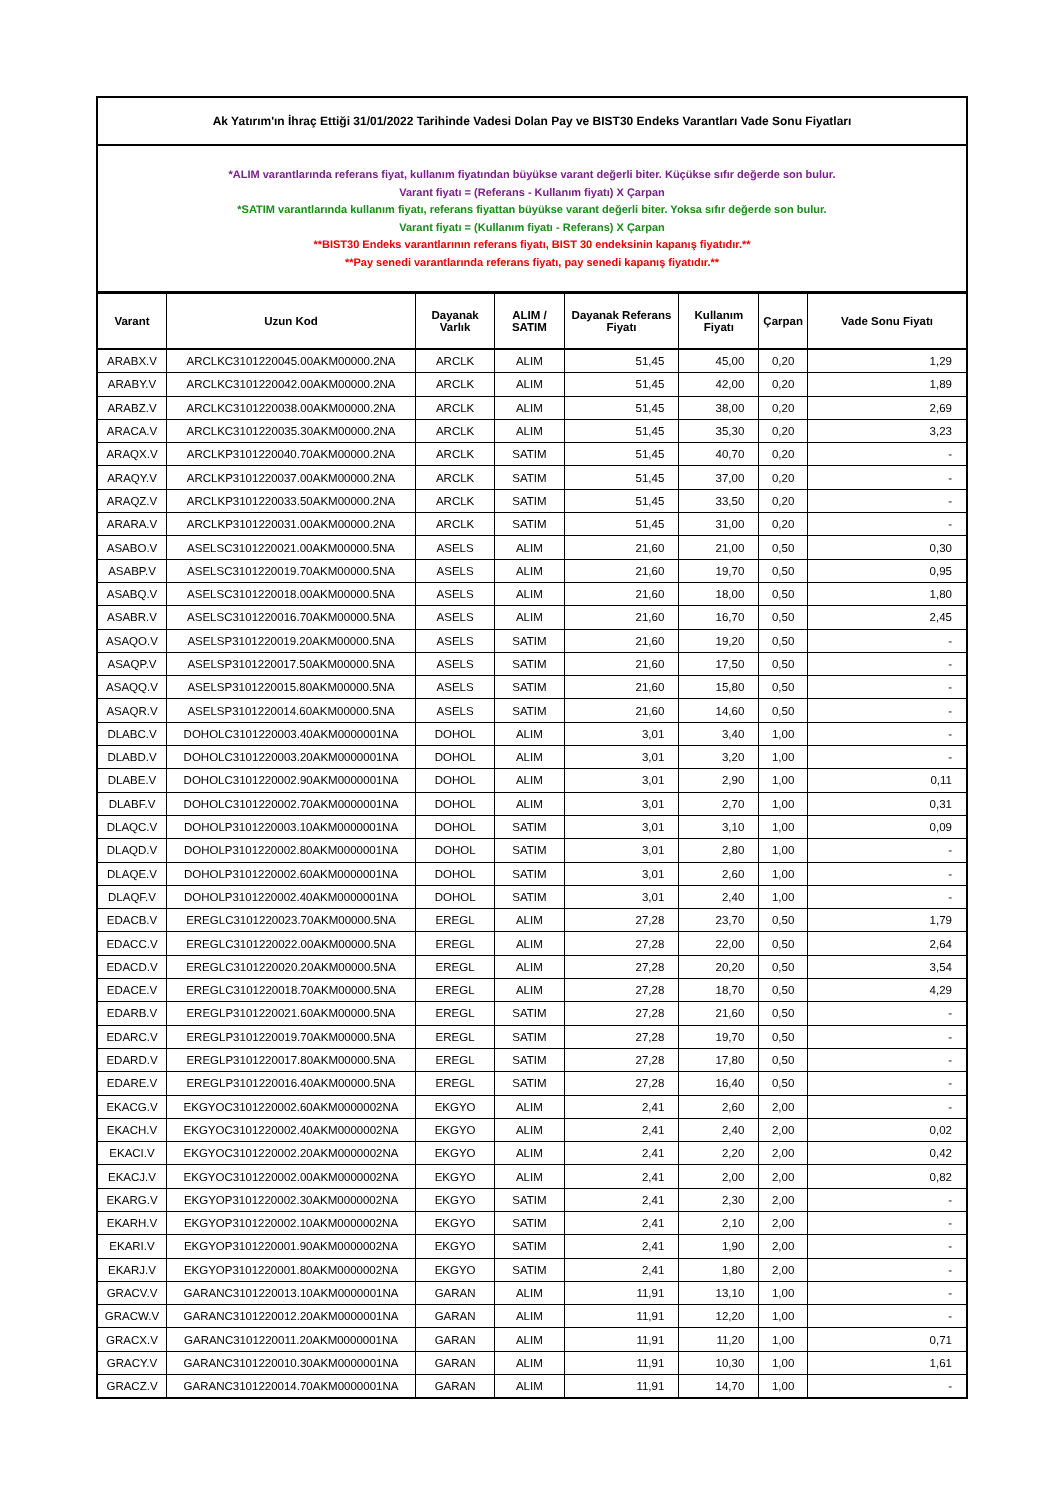Ak Yatırım'ın İhraç Ettiği 31/01/2022 Tarihinde Vadesi Dolan Pay ve BIST30 Endeks Varantları Vade Sonu Fiyatları
*ALIM varantlarında referans fiyat, kullanım fiyatından büyükse varant değerli biter. Küçükse sıfır değerde son bulur.
Varant fiyatı = (Referans - Kullanım fiyatı) X Çarpan
*SATIM varantlarında kullanım fiyatı, referans fiyattan büyükse varant değerli biter. Yoksa sıfır değerde son bulur.
Varant fiyatı = (Kullanım fiyatı - Referans) X Çarpan
**BIST30 Endeks varantlarının referans fiyatı, BIST 30 endeksinin kapanış fiyatıdır.**
**Pay senedi varantlarında referans fiyatı, pay senedi kapanış fiyatıdır.**
| Varant | Uzun Kod | Dayanak Varlık | ALIM / SATIM | Dayanak Referans Fiyatı | Kullanım Fiyatı | Çarpan | Vade Sonu Fiyatı |
| --- | --- | --- | --- | --- | --- | --- | --- |
| ARABX.V | ARCLKC3101220045.00AKM00000.2NA | ARCLK | ALIM | 51,45 | 45,00 | 0,20 | 1,29 |
| ARABY.V | ARCLKC3101220042.00AKM00000.2NA | ARCLK | ALIM | 51,45 | 42,00 | 0,20 | 1,89 |
| ARABZ.V | ARCLKC3101220038.00AKM00000.2NA | ARCLK | ALIM | 51,45 | 38,00 | 0,20 | 2,69 |
| ARACA.V | ARCLKC3101220035.30AKM00000.2NA | ARCLK | ALIM | 51,45 | 35,30 | 0,20 | 3,23 |
| ARAQX.V | ARCLKP3101220040.70AKM00000.2NA | ARCLK | SATIM | 51,45 | 40,70 | 0,20 | - |
| ARAQY.V | ARCLKP3101220037.00AKM00000.2NA | ARCLK | SATIM | 51,45 | 37,00 | 0,20 | - |
| ARAQZ.V | ARCLKP3101220033.50AKM00000.2NA | ARCLK | SATIM | 51,45 | 33,50 | 0,20 | - |
| ARARA.V | ARCLKP3101220031.00AKM00000.2NA | ARCLK | SATIM | 51,45 | 31,00 | 0,20 | - |
| ASABO.V | ASELSC3101220021.00AKM00000.5NA | ASELS | ALIM | 21,60 | 21,00 | 0,50 | 0,30 |
| ASABP.V | ASELSC3101220019.70AKM00000.5NA | ASELS | ALIM | 21,60 | 19,70 | 0,50 | 0,95 |
| ASABQ.V | ASELSC3101220018.00AKM00000.5NA | ASELS | ALIM | 21,60 | 18,00 | 0,50 | 1,80 |
| ASABR.V | ASELSC3101220016.70AKM00000.5NA | ASELS | ALIM | 21,60 | 16,70 | 0,50 | 2,45 |
| ASAQO.V | ASELSP3101220019.20AKM00000.5NA | ASELS | SATIM | 21,60 | 19,20 | 0,50 | - |
| ASAQP.V | ASELSP3101220017.50AKM00000.5NA | ASELS | SATIM | 21,60 | 17,50 | 0,50 | - |
| ASAQQ.V | ASELSP3101220015.80AKM00000.5NA | ASELS | SATIM | 21,60 | 15,80 | 0,50 | - |
| ASAQR.V | ASELSP3101220014.60AKM00000.5NA | ASELS | SATIM | 21,60 | 14,60 | 0,50 | - |
| DLABC.V | DOHOLC3101220003.40AKM0000001NA | DOHOL | ALIM | 3,01 | 3,40 | 1,00 | - |
| DLABD.V | DOHOLC3101220003.20AKM0000001NA | DOHOL | ALIM | 3,01 | 3,20 | 1,00 | - |
| DLABE.V | DOHOLC3101220002.90AKM0000001NA | DOHOL | ALIM | 3,01 | 2,90 | 1,00 | 0,11 |
| DLABF.V | DOHOLC3101220002.70AKM0000001NA | DOHOL | ALIM | 3,01 | 2,70 | 1,00 | 0,31 |
| DLAQC.V | DOHOLP3101220003.10AKM0000001NA | DOHOL | SATIM | 3,01 | 3,10 | 1,00 | 0,09 |
| DLAQD.V | DOHOLP3101220002.80AKM0000001NA | DOHOL | SATIM | 3,01 | 2,80 | 1,00 | - |
| DLAQE.V | DOHOLP3101220002.60AKM0000001NA | DOHOL | SATIM | 3,01 | 2,60 | 1,00 | - |
| DLAQF.V | DOHOLP3101220002.40AKM0000001NA | DOHOL | SATIM | 3,01 | 2,40 | 1,00 | - |
| EDACB.V | EREGLC3101220023.70AKM00000.5NA | EREGL | ALIM | 27,28 | 23,70 | 0,50 | 1,79 |
| EDACC.V | EREGLC3101220022.00AKM00000.5NA | EREGL | ALIM | 27,28 | 22,00 | 0,50 | 2,64 |
| EDACD.V | EREGLC3101220020.20AKM00000.5NA | EREGL | ALIM | 27,28 | 20,20 | 0,50 | 3,54 |
| EDACE.V | EREGLC3101220018.70AKM00000.5NA | EREGL | ALIM | 27,28 | 18,70 | 0,50 | 4,29 |
| EDARB.V | EREGLP3101220021.60AKM00000.5NA | EREGL | SATIM | 27,28 | 21,60 | 0,50 | - |
| EDARC.V | EREGLP3101220019.70AKM00000.5NA | EREGL | SATIM | 27,28 | 19,70 | 0,50 | - |
| EDARD.V | EREGLP3101220017.80AKM00000.5NA | EREGL | SATIM | 27,28 | 17,80 | 0,50 | - |
| EDARE.V | EREGLP3101220016.40AKM00000.5NA | EREGL | SATIM | 27,28 | 16,40 | 0,50 | - |
| EKACG.V | EKGYOC3101220002.60AKM0000002NA | EKGYO | ALIM | 2,41 | 2,60 | 2,00 | - |
| EKACH.V | EKGYOC3101220002.40AKM0000002NA | EKGYO | ALIM | 2,41 | 2,40 | 2,00 | 0,02 |
| EKACI.V | EKGYOC3101220002.20AKM0000002NA | EKGYO | ALIM | 2,41 | 2,20 | 2,00 | 0,42 |
| EKACJ.V | EKGYOC3101220002.00AKM0000002NA | EKGYO | ALIM | 2,41 | 2,00 | 2,00 | 0,82 |
| EKARG.V | EKGYOP3101220002.30AKM0000002NA | EKGYO | SATIM | 2,41 | 2,30 | 2,00 | - |
| EKARH.V | EKGYOP3101220002.10AKM0000002NA | EKGYO | SATIM | 2,41 | 2,10 | 2,00 | - |
| EKARI.V | EKGYOP3101220001.90AKM0000002NA | EKGYO | SATIM | 2,41 | 1,90 | 2,00 | - |
| EKARJ.V | EKGYOP3101220001.80AKM0000002NA | EKGYO | SATIM | 2,41 | 1,80 | 2,00 | - |
| GRACV.V | GARANC3101220013.10AKM0000001NA | GARAN | ALIM | 11,91 | 13,10 | 1,00 | - |
| GRACW.V | GARANC3101220012.20AKM0000001NA | GARAN | ALIM | 11,91 | 12,20 | 1,00 | - |
| GRACX.V | GARANC3101220011.20AKM0000001NA | GARAN | ALIM | 11,91 | 11,20 | 1,00 | 0,71 |
| GRACY.V | GARANC3101220010.30AKM0000001NA | GARAN | ALIM | 11,91 | 10,30 | 1,00 | 1,61 |
| GRACZ.V | GARANC3101220014.70AKM0000001NA | GARAN | ALIM | 11,91 | 14,70 | 1,00 | - |